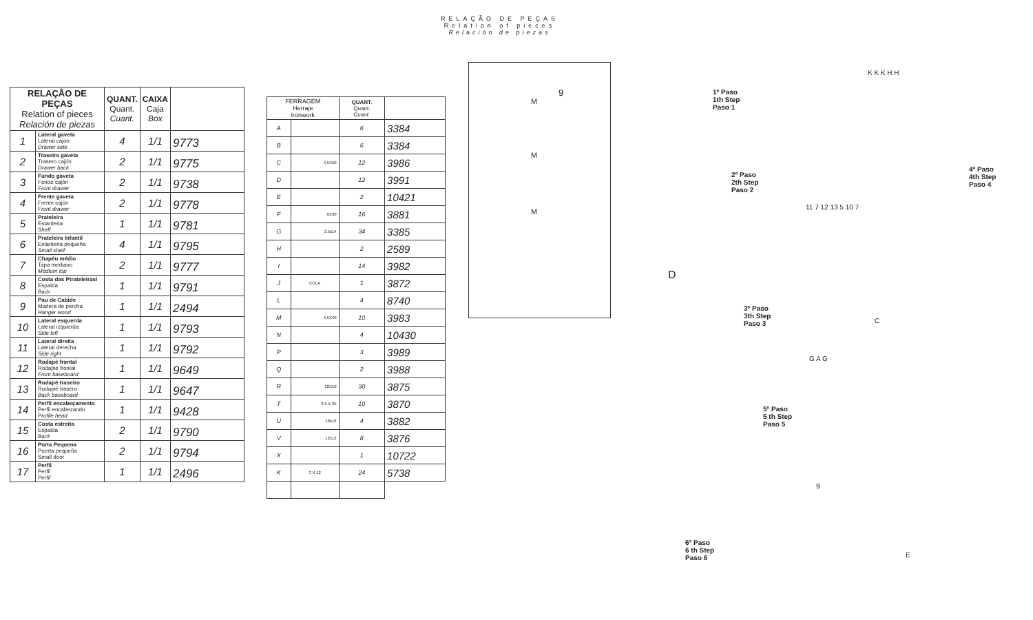RELAÇÃO DE PEÇAS
Relation of pieces
Relación de piezas
| RELAÇÃO DE PEÇAS Relation of pieces Relación de piezas | | QUANT. Quant. Cuant. | CAIXA Caja Box | |
| --- | --- | --- | --- | --- |
| 1 | Lateral gaveta Lateral cajón Drawer side | 4 | 1/1 | 9773 |
| 2 | Traseira gaveta Trasero cajón Drawer back | 2 | 1/1 | 9775 |
| 3 | Fundo gaveta Fondo cajón Front drawer | 2 | 1/1 | 9738 |
| 4 | Frente gaveta Frente cajón Front drawer | 2 | 1/1 | 9778 |
| 5 | Prateleira Estanteria Shelf | 1 | 1/1 | 9781 |
| 6 | Prateleira Infantil Estanteria pequeña Small shelf | 4 | 1/1 | 9795 |
| 7 | Chapéu médio Tapa mediano Médium top | 2 | 1/1 | 9777 |
| 8 | Costa das Ptrateleirasl Espalda Back | 1 | 1/1 | 9791 |
| 9 | Pau de Cabide Madera de percha Hanger wood | 1 | 1/1 | 2494 |
| 10 | Lateral esquerda Lateral izquierda Side left | 1 | 1/1 | 9793 |
| 11 | Lateral direita Lateral derecha Side right | 1 | 1/1 | 9792 |
| 12 | Rodapé frontal Rodapié frontal Front baseboard | 1 | 1/1 | 9649 |
| 13 | Rodapé traseiro Rodapié trasero Back baseboard | 1 | 1/1 | 9647 |
| 14 | Perfil encabeçamento Perfil encabezando Profile head | 1 | 1/1 | 9428 |
| 15 | Costa estreita Espalda Back | 2 | 1/1 | 9790 |
| 16 | Porta Pequena Puerta pequeña Small door | 2 | 1/1 | 9794 |
| 17 | Perfil Perfil Perfil | 1 | 1/1 | 2496 |
| FERRAGEM Herraje Ironwork | | QUANT. Quant. Cuant. | |
| --- | --- | --- | --- |
| A | | 6 | 3384 |
| B | | 6 | 3384 |
| C | 4,5X50 | 12 | 3986 |
| D | | 12 | 3991 |
| E | | 2 | 10421 |
| F | 6X30 | 16 | 3881 |
| G | 3,5x14 | 34 | 3385 |
| H | | 2 | 2589 |
| I | | 14 | 3982 |
| J | COLA | 1 | 3872 |
| L | | 4 | 8740 |
| M | 4,5X40 | 10 | 3983 |
| N | | 4 | 10430 |
| P | | 3 | 3989 |
| Q | | 2 | 3988 |
| R | 10X10 | 30 | 3875 |
| T | 3,5 X 25 | 10 | 3870 |
| U | 18x18 | 4 | 3882 |
| V | 12x12 | 8 | 3876 |
| X | | 1 | 10722 |
| K | 3 X 12 | 24 | 5738 |
M
M
M
9
1º Paso
1th Step
Paso 1
2º Paso
2th Step
Paso 2
4º Paso
4th Step
Paso 4
3º Paso
3th Step
Paso 3
5º Paso
5 th Step
Paso 5
6º Paso
6 th Step
Paso 6
K K K H H
11 7 12 13 5 10 7
D
C
G A G
9
E